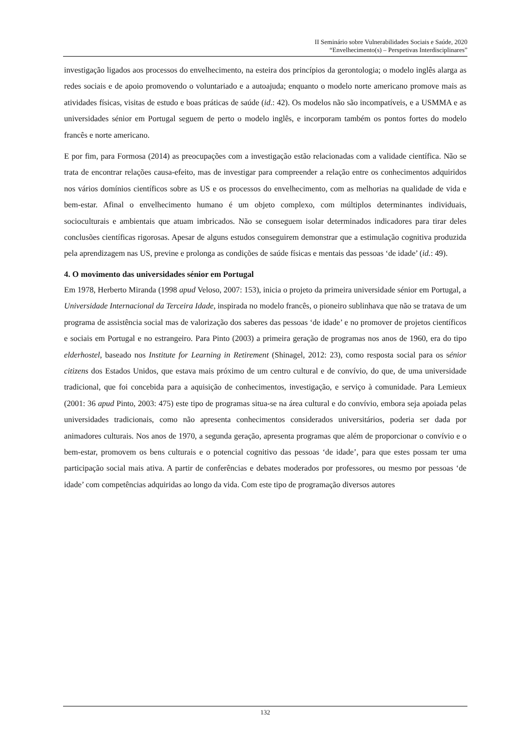II Seminário sobre Vulnerabilidades Sociais e Saúde, 2020
“Envelhecimento(s) – Perspetivas Interdisciplinares”
investigação ligados aos processos do envelhecimento, na esteira dos princípios da gerontologia; o modelo inglês alarga as redes sociais e de apoio promovendo o voluntariado e a autoajuda; enquanto o modelo norte americano promove mais as atividades físicas, visitas de estudo e boas práticas de saúde (id.: 42). Os modelos não são incompatíveis, e a USMMA e as universidades sénior em Portugal seguem de perto o modelo inglês, e incorporam também os pontos fortes do modelo francês e norte americano.
E por fim, para Formosa (2014) as preocupações com a investigação estão relacionadas com a validade científica. Não se trata de encontrar relações causa-efeito, mas de investigar para compreender a relação entre os conhecimentos adquiridos nos vários domínios científicos sobre as US e os processos do envelhecimento, com as melhorias na qualidade de vida e bem-estar. Afinal o envelhecimento humano é um objeto complexo, com múltiplos determinantes individuais, socioculturais e ambientais que atuam imbricados. Não se conseguem isolar determinados indicadores para tirar deles conclusões científicas rigorosas. Apesar de alguns estudos conseguirem demonstrar que a estimulação cognitiva produzida pela aprendizagem nas US, previne e prolonga as condições de saúde físicas e mentais das pessoas ‘de idade’ (id.: 49).
4. O movimento das universidades sénior em Portugal
Em 1978, Herberto Miranda (1998 apud Veloso, 2007: 153), inicia o projeto da primeira universidade sénior em Portugal, a Universidade Internacional da Terceira Idade, inspirada no modelo francês, o pioneiro sublinhava que não se tratava de um programa de assistência social mas de valorização dos saberes das pessoas ‘de idade’ e no promover de projetos científicos e sociais em Portugal e no estrangeiro. Para Pinto (2003) a primeira geração de programas nos anos de 1960, era do tipo elderhostel, baseado nos Institute for Learning in Retirement (Shinagel, 2012: 23), como resposta social para os sénior citizens dos Estados Unidos, que estava mais próximo de um centro cultural e de convívio, do que, de uma universidade tradicional, que foi concebida para a aquisição de conhecimentos, investigação, e serviço à comunidade. Para Lemieux (2001: 36 apud Pinto, 2003: 475) este tipo de programas situa-se na área cultural e do convívio, embora seja apoiada pelas universidades tradicionais, como não apresenta conhecimentos considerados universitários, poderia ser dada por animadores culturais. Nos anos de 1970, a segunda geração, apresenta programas que além de proporcionar o convívio e o bem-estar, promovem os bens culturais e o potencial cognitivo das pessoas ‘de idade’, para que estes possam ter uma participação social mais ativa. A partir de conferências e debates moderados por professores, ou mesmo por pessoas ‘de idade’ com competências adquiridas ao longo da vida. Com este tipo de programação diversos autores
132